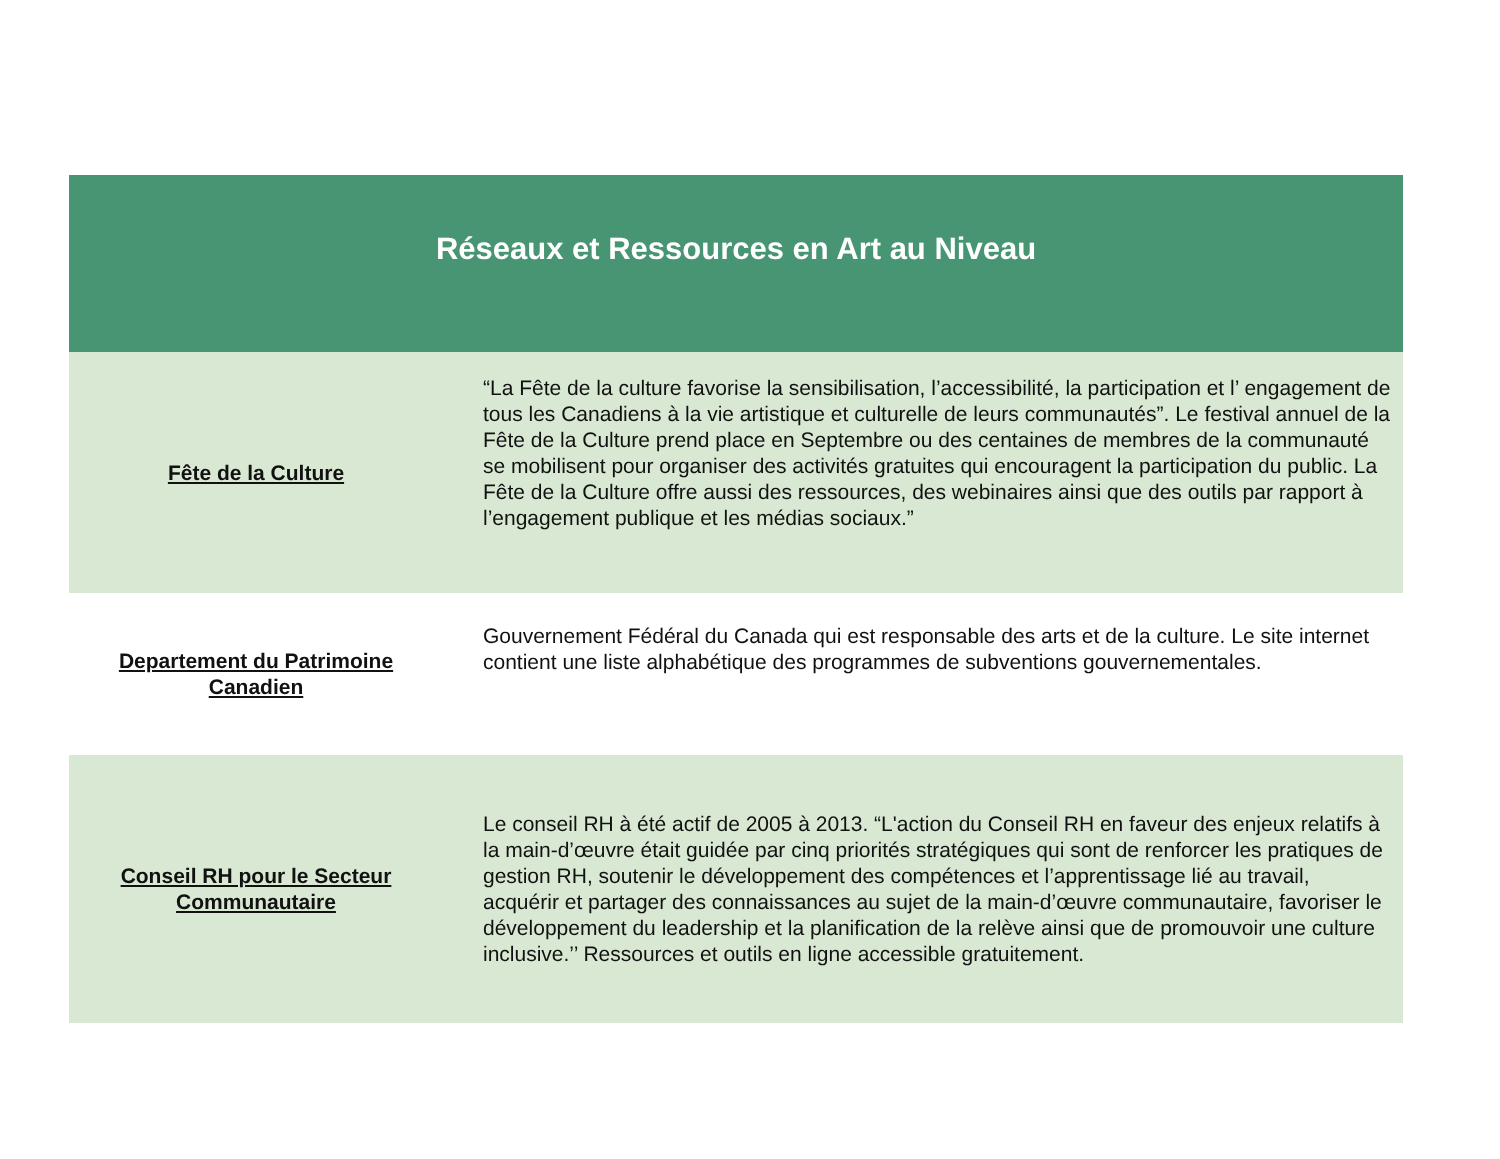| Réseaux et Ressources en Art au Niveau | |
| --- | --- |
| Fête de la Culture | “La Fête de la culture favorise la sensibilisation, l’accessibilité, la participation et l’ engagement de tous les Canadiens à la vie artistique et culturelle de leurs communautés”. Le festival annuel de la Fête de la Culture prend place en Septembre ou des centaines de membres de la communauté se mobilisent pour organiser des activités gratuites qui encouragent la participation du public. La Fête de la Culture offre aussi des ressources, des webinaires ainsi que des outils par rapport à l’engagement publique et les médias sociaux.” |
| Departement du Patrimoine Canadien | Gouvernement Fédéral du Canada qui est responsable des arts et de la culture. Le site internet contient une liste alphabétique des programmes de subventions gouvernementales. |
| Conseil RH pour le Secteur Communautaire | Le conseil RH à été actif de 2005 à 2013. “L'action du Conseil RH en faveur des enjeux relatifs à la main-d’œuvre était guidée par cinq priorités stratégiques qui sont de renforcer les pratiques de gestion RH, soutenir le développement des compétences et l’apprentissage lié au travail, acquérir et partager des connaissances au sujet de la main-d’œuvre communautaire, favoriser le développement du leadership et la planification de la relève ainsi que de promouvoir une culture inclusive.’’ Ressources et outils en ligne accessible gratuitement. |